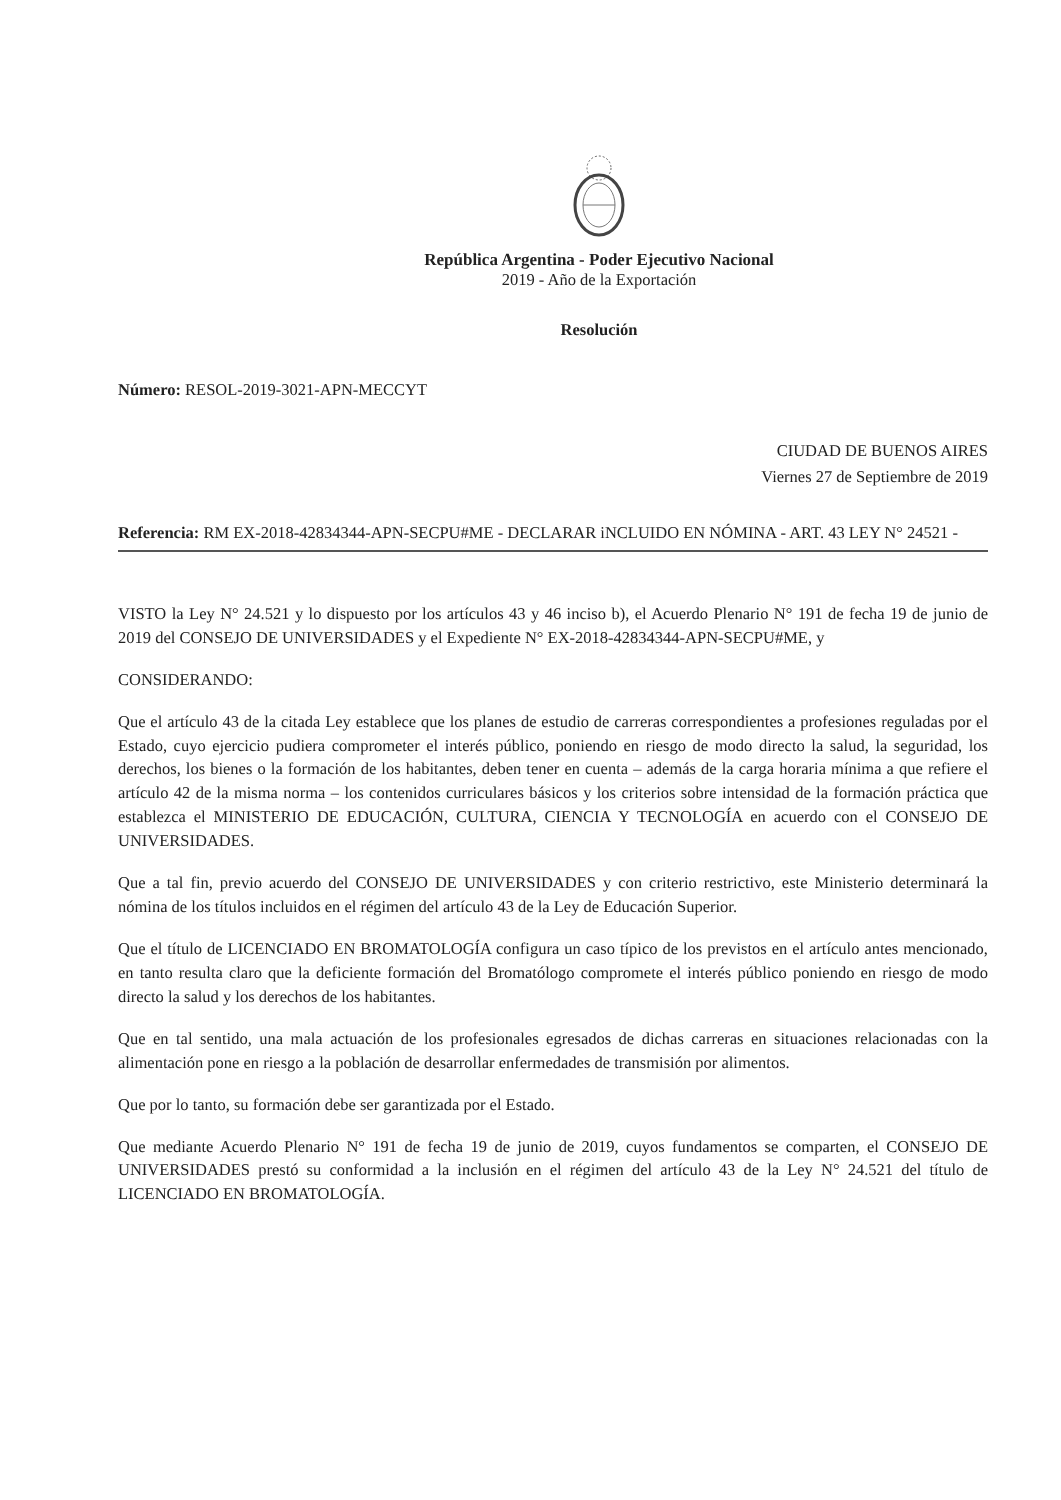República Argentina - Poder Ejecutivo Nacional
2019 - Año de la Exportación
Resolución
Número: RESOL-2019-3021-APN-MECCYT
CIUDAD DE BUENOS AIRES
Viernes 27 de Septiembre de 2019
Referencia: RM EX-2018-42834344-APN-SECPU#ME - DECLARAR iNCLUIDO EN NÓMINA - ART. 43 LEY N° 24521 -
VISTO la Ley N° 24.521 y lo dispuesto por los artículos 43 y 46 inciso b), el Acuerdo Plenario N° 191 de fecha 19 de junio de 2019 del CONSEJO DE UNIVERSIDADES y el Expediente N° EX-2018-42834344-APN-SECPU#ME, y
CONSIDERANDO:
Que el artículo 43 de la citada Ley establece que los planes de estudio de carreras correspondientes a profesiones reguladas por el Estado, cuyo ejercicio pudiera comprometer el interés público, poniendo en riesgo de modo directo la salud, la seguridad, los derechos, los bienes o la formación de los habitantes, deben tener en cuenta – además de la carga horaria mínima a que refiere el artículo 42 de la misma norma – los contenidos curriculares básicos y los criterios sobre intensidad de la formación práctica que establezca el MINISTERIO DE EDUCACIÓN, CULTURA, CIENCIA Y TECNOLOGÍA en acuerdo con el CONSEJO DE UNIVERSIDADES.
Que a tal fin, previo acuerdo del CONSEJO DE UNIVERSIDADES y con criterio restrictivo, este Ministerio determinará la nómina de los títulos incluidos en el régimen del artículo 43 de la Ley de Educación Superior.
Que el título de LICENCIADO EN BROMATOLOGÍA configura un caso típico de los previstos en el artículo antes mencionado, en tanto resulta claro que la deficiente formación del Bromatólogo compromete el interés público poniendo en riesgo de modo directo la salud y los derechos de los habitantes.
Que en tal sentido, una mala actuación de los profesionales egresados de dichas carreras en situaciones relacionadas con la alimentación pone en riesgo a la población de desarrollar enfermedades de transmisión por alimentos.
Que por lo tanto, su formación debe ser garantizada por el Estado.
Que mediante Acuerdo Plenario N° 191 de fecha 19 de junio de 2019, cuyos fundamentos se comparten, el CONSEJO DE UNIVERSIDADES prestó su conformidad a la inclusión en el régimen del artículo 43 de la Ley N° 24.521 del título de LICENCIADO EN BROMATOLOGÍA.